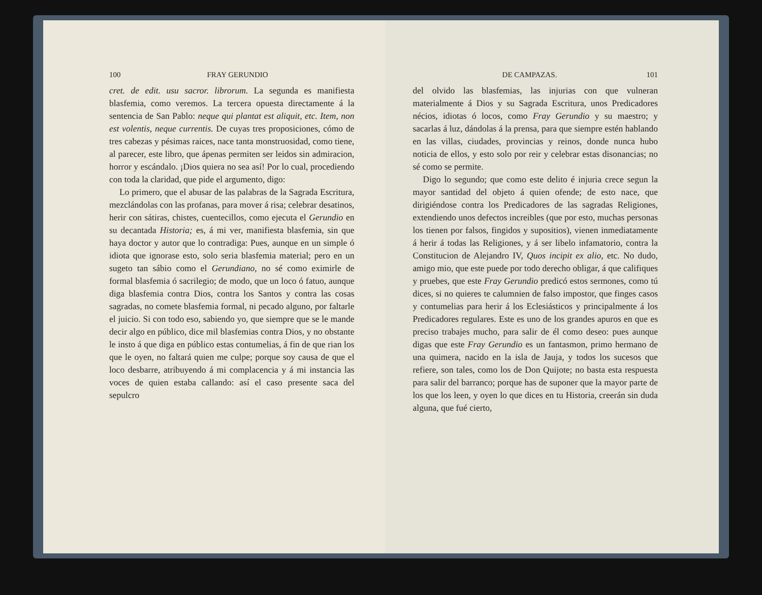100 FRAY GERUNDIO
cret. de edit. usu sacror. librorum. La segunda es manifiesta blasfemia, como veremos. La tercera opuesta directamente á la sentencia de San Pablo: neque qui plantat est aliquit, etc. Item, non est volentis, neque currentis. De cuyas tres proposiciones, cómo de tres cabezas y pésimas raices, nace tanta monstruosidad, como tiene, al parecer, este libro, que ápenas permiten ser leidos sin admiracion, horror y escándalo. ¡Dios quiera no sea así! Por lo cual, procediendo con toda la claridad, que pide el argumento, digo:
Lo primero, que el abusar de las palabras de la Sagrada Escritura, mezclándolas con las profanas, para mover á risa; celebrar desatinos, herir con sátiras, chistes, cuentecillos, como ejecuta el Gerundio en su decantada Historia; es, á mi ver, manifiesta blasfemia, sin que haya doctor y autor que lo contradiga: Pues, aunque en un simple ó idiota que ignorase esto, solo seria blasfemia material; pero en un sugeto tan sábio como el Gerundiano, no sé como eximirle de formal blasfemia ó sacrilegio; de modo, que un loco ó fatuo, aunque diga blasfemia contra Dios, contra los Santos y contra las cosas sagradas, no comete blasfemia formal, ni pecado alguno, por faltarle el juicio. Si con todo eso, sabiendo yo, que siempre que se le mande decir algo en público, dice mil blasfemias contra Dios, y no obstante le insto á que diga en público estas contumelias, á fin de que rian los que le oyen, no faltará quien me culpe; porque soy causa de que el loco desbarre, atribuyendo á mi complacencia y á mi instancia las voces de quien estaba callando: así el caso presente saca del sepulcro
DE CAMPAZAS. 101
del olvido las blasfemias, las injurias con que vulneran materialmente á Dios y su Sagrada Escritura, unos Predicadores nécios, idiotas ó locos, como Fray Gerundio y su maestro; y sacarlas á luz, dándolas á la prensa, para que siempre estén hablando en las villas, ciudades, provincias y reinos, donde nunca hubo noticia de ellos, y esto solo por reir y celebrar estas disonancias; no sé como se permite.
Digo lo segundo; que como este delito é injuria crece segun la mayor santidad del objeto á quien ofende; de esto nace, que dirigiéndose contra los Predicadores de las sagradas Religiones, extendiendo unos defectos increibles (que por esto, muchas personas los tienen por falsos, fingidos y supositios), vienen inmediatamente á herir á todas las Religiones, y á ser libelo infamatorio, contra la Constitucion de Alejandro IV, Quos incipit ex alio, etc. No dudo, amigo mio, que este puede por todo derecho obligar, á que califiques y pruebes, que este Fray Gerundio predicó estos sermones, como tú dices, si no quieres te calumnien de falso impostor, que finges casos y contumelias para herir á los Eclesiásticos y principalmente á los Predicadores regulares. Este es uno de los grandes apuros en que es preciso trabajes mucho, para salir de él como deseo: pues aunque digas que este Fray Gerundio es un fantasmon, primo hermano de una quimera, nacido en la isla de Jauja, y todos los sucesos que refiere, son tales, como los de Don Quijote; no basta esta respuesta para salir del barranco; porque has de suponer que la mayor parte de los que los leen, y oyen lo que dices en tu Historia, creerán sin duda alguna, que fué cierto,